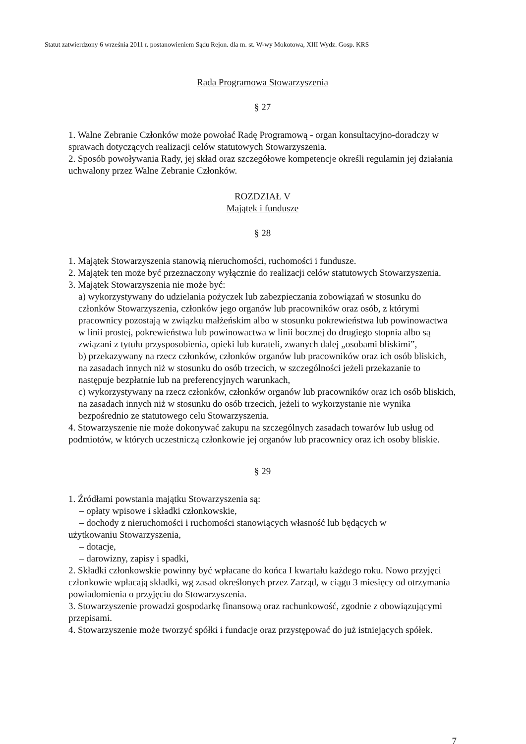Statut zatwierdzony 6 września 2011 r. postanowieniem Sądu Rejon. dla m. st. W-wy Mokotowa, XIII Wydz. Gosp. KRS
Rada Programowa Stowarzyszenia
§ 27
1. Walne Zebranie Członków może powołać Radę Programową - organ konsultacyjno-doradczy w sprawach dotyczących realizacji celów statutowych Stowarzyszenia.
2. Sposób powoływania Rady, jej skład oraz szczegółowe kompetencje określi regulamin jej działania uchwalony przez Walne Zebranie Członków.
ROZDZIAŁ V
Majątek i fundusze
§ 28
1. Majątek Stowarzyszenia stanowią nieruchomości, ruchomości i fundusze.
2. Majątek ten może być przeznaczony wyłącznie do realizacji celów statutowych Stowarzyszenia.
3. Majątek Stowarzyszenia nie może być:
a) wykorzystywany do udzielania pożyczek lub zabezpieczania zobowiązań w stosunku do członków Stowarzyszenia, członków jego organów lub pracowników oraz osób, z którymi pracownicy pozostają w związku małżeńskim albo w stosunku pokrewieństwa lub powinowactwa w linii prostej, pokrewieństwa lub powinowactwa w linii bocznej do drugiego stopnia albo są związani z tytułu przysposobienia, opieki lub kurateli, zwanych dalej „osobami bliskimi”,
b) przekazywany na rzecz członków, członków organów lub pracowników oraz ich osób bliskich, na zasadach innych niż w stosunku do osób trzecich, w szczególności jeżeli przekazanie to następuje bezpłatnie lub na preferencyjnych warunkach,
c) wykorzystywany na rzecz członków, członków organów lub pracowników oraz ich osób bliskich, na zasadach innych niż w stosunku do osób trzecich, jeżeli to wykorzystanie nie wynika bezpośrednio ze statutowego celu Stowarzyszenia.
4. Stowarzyszenie nie może dokonywać zakupu na szczególnych zasadach towarów lub usług od podmiotów, w których uczestniczą członkowie jej organów lub pracownicy oraz ich osoby bliskie.
§ 29
1. Źródłami powstania majątku Stowarzyszenia są:
– opłaty wpisowe i składki członkowskie,
– dochody z nieruchomości i ruchomości stanowiących własność lub będących w
użytkowaniu Stowarzyszenia,
– dotacje,
– darowizny, zapisy i spadki,
2. Składki członkowskie powinny być wpłacane do końca I kwartału każdego roku. Nowo przyjęci członkowie wpłacają składki, wg zasad określonych przez Zarząd, w ciągu 3 miesięcy od otrzymania powiadomienia o przyjęciu do Stowarzyszenia.
3. Stowarzyszenie prowadzi gospodarkę finansową oraz rachunkowość, zgodnie z obowiązującymi przepisami.
4. Stowarzyszenie może tworzyć spółki i fundacje oraz przystępować do już istniejących spółek.
7